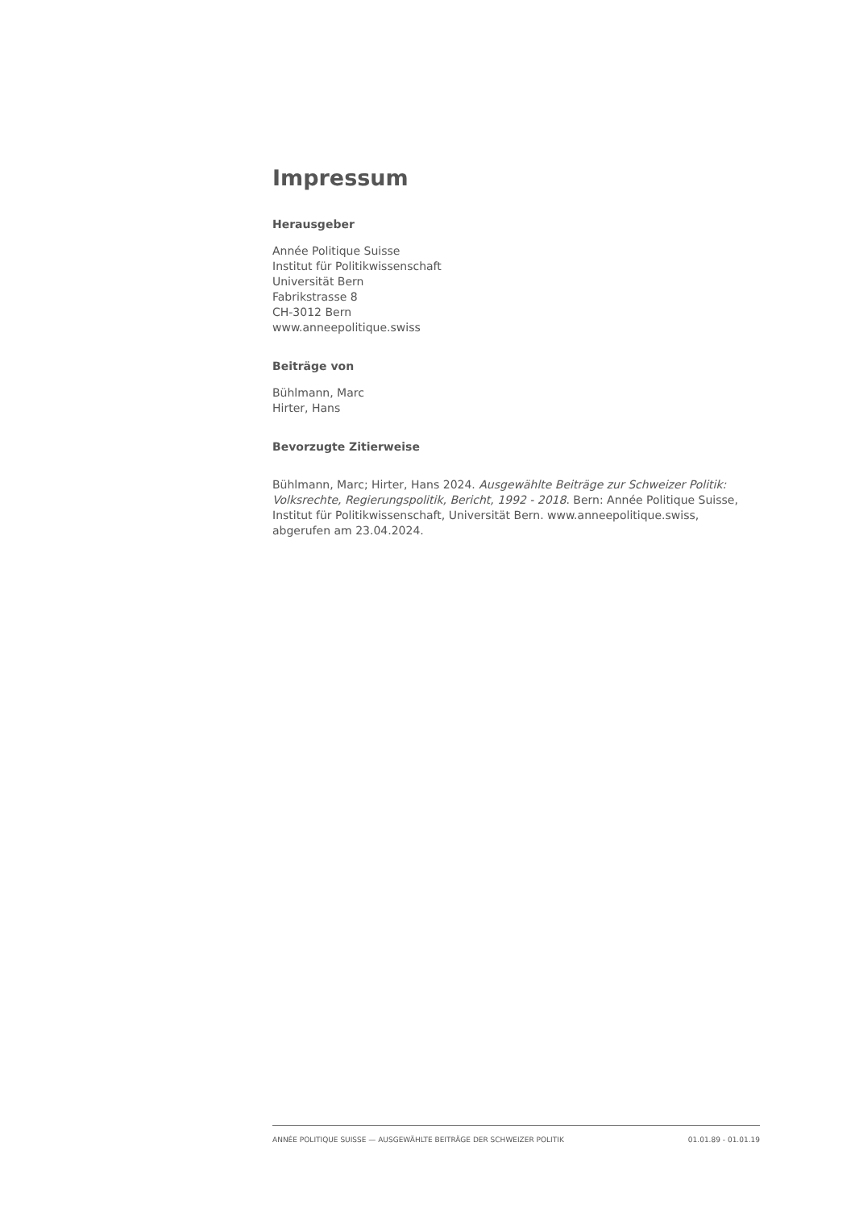Impressum
Herausgeber
Année Politique Suisse
Institut für Politikwissenschaft
Universität Bern
Fabrikstrasse 8
CH-3012 Bern
www.anneepolitique.swiss
Beiträge von
Bühlmann, Marc
Hirter, Hans
Bevorzugte Zitierweise
Bühlmann, Marc; Hirter, Hans 2024. Ausgewählte Beiträge zur Schweizer Politik: Volksrechte, Regierungspolitik, Bericht, 1992 - 2018. Bern: Année Politique Suisse, Institut für Politikwissenschaft, Universität Bern. www.anneepolitique.swiss, abgerufen am 23.04.2024.
ANNÉE POLITIQUE SUISSE — AUSGEWÄHLTE BEITRÄGE DER SCHWEIZER POLITIK 01.01.89 - 01.01.19